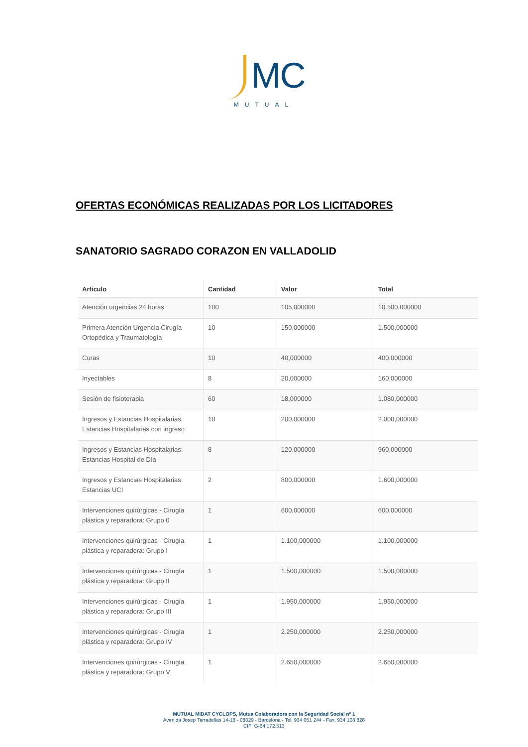MC
MUTUAL
OFERTAS ECONÓMICAS REALIZADAS POR LOS LICITADORES
SANATORIO SAGRADO CORAZON EN VALLADOLID
| Articulo | Cantidad | Valor | Total |
| --- | --- | --- | --- |
| Atención urgencias 24 horas | 100 | 105,000000 | 10.500,000000 |
| Primera Atención Urgencia Cirugía Ortopédica y Traumatología | 10 | 150,000000 | 1.500,000000 |
| Curas | 10 | 40,000000 | 400,000000 |
| Inyectables | 8 | 20,000000 | 160,000000 |
| Sesión de fisioterapia | 60 | 18,000000 | 1.080,000000 |
| Ingresos y Estancias Hospitalarias: Estancias Hospitalarias con ingreso | 10 | 200,000000 | 2.000,000000 |
| Ingresos y Estancias Hospitalarias: Estancias Hospital de Día | 8 | 120,000000 | 960,000000 |
| Ingresos y Estancias Hospitalarias: Estancias UCI | 2 | 800,000000 | 1.600,000000 |
| Intervenciones quirúrgicas - Cirugía plástica y reparadora: Grupo 0 | 1 | 600,000000 | 600,000000 |
| Intervenciones quirúrgicas - Cirugía plástica y reparadora: Grupo I | 1 | 1.100,000000 | 1.100,000000 |
| Intervenciones quirúrgicas - Cirugía plástica y reparadora: Grupo II | 1 | 1.500,000000 | 1.500,000000 |
| Intervenciones quirúrgicas - Cirugía plástica y reparadora: Grupo III | 1 | 1.950,000000 | 1.950,000000 |
| Intervenciones quirúrgicas - Cirugía plástica y reparadora: Grupo IV | 1 | 2.250,000000 | 2.250,000000 |
| Intervenciones quirúrgicas - Cirugía plástica y reparadora: Grupo V | 1 | 2.650,000000 | 2.650,000000 |
MUTUAL MIDAT CYCLOPS, Mutua Colaboradora con la Seguridad Social nº 1
Avenida Josep Tarradellas 14-18 - 08029 - Barcelona - Tel. 934 051 244 - Fax. 934 108 828
CIF: G-64.172.513